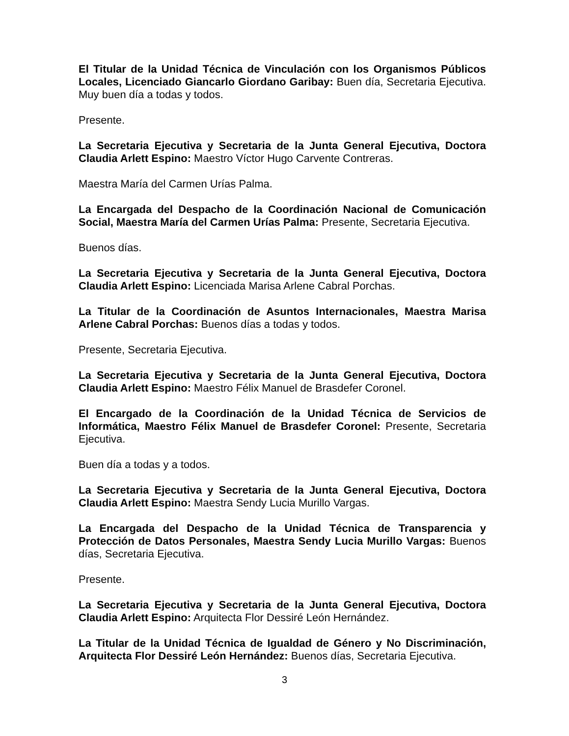El Titular de la Unidad Técnica de Vinculación con los Organismos Públicos Locales, Licenciado Giancarlo Giordano Garibay: Buen día, Secretaria Ejecutiva. Muy buen día a todas y todos.
Presente.
La Secretaria Ejecutiva y Secretaria de la Junta General Ejecutiva, Doctora Claudia Arlett Espino: Maestro Víctor Hugo Carvente Contreras.
Maestra María del Carmen Urías Palma.
La Encargada del Despacho de la Coordinación Nacional de Comunicación Social, Maestra María del Carmen Urías Palma: Presente, Secretaria Ejecutiva.
Buenos días.
La Secretaria Ejecutiva y Secretaria de la Junta General Ejecutiva, Doctora Claudia Arlett Espino: Licenciada Marisa Arlene Cabral Porchas.
La Titular de la Coordinación de Asuntos Internacionales, Maestra Marisa Arlene Cabral Porchas: Buenos días a todas y todos.
Presente, Secretaria Ejecutiva.
La Secretaria Ejecutiva y Secretaria de la Junta General Ejecutiva, Doctora Claudia Arlett Espino: Maestro Félix Manuel de Brasdefer Coronel.
El Encargado de la Coordinación de la Unidad Técnica de Servicios de Informática, Maestro Félix Manuel de Brasdefer Coronel: Presente, Secretaria Ejecutiva.
Buen día a todas y a todos.
La Secretaria Ejecutiva y Secretaria de la Junta General Ejecutiva, Doctora Claudia Arlett Espino: Maestra Sendy Lucia Murillo Vargas.
La Encargada del Despacho de la Unidad Técnica de Transparencia y Protección de Datos Personales, Maestra Sendy Lucia Murillo Vargas: Buenos días, Secretaria Ejecutiva.
Presente.
La Secretaria Ejecutiva y Secretaria de la Junta General Ejecutiva, Doctora Claudia Arlett Espino: Arquitecta Flor Dessiré León Hernández.
La Titular de la Unidad Técnica de Igualdad de Género y No Discriminación, Arquitecta Flor Dessiré León Hernández: Buenos días, Secretaria Ejecutiva.
3